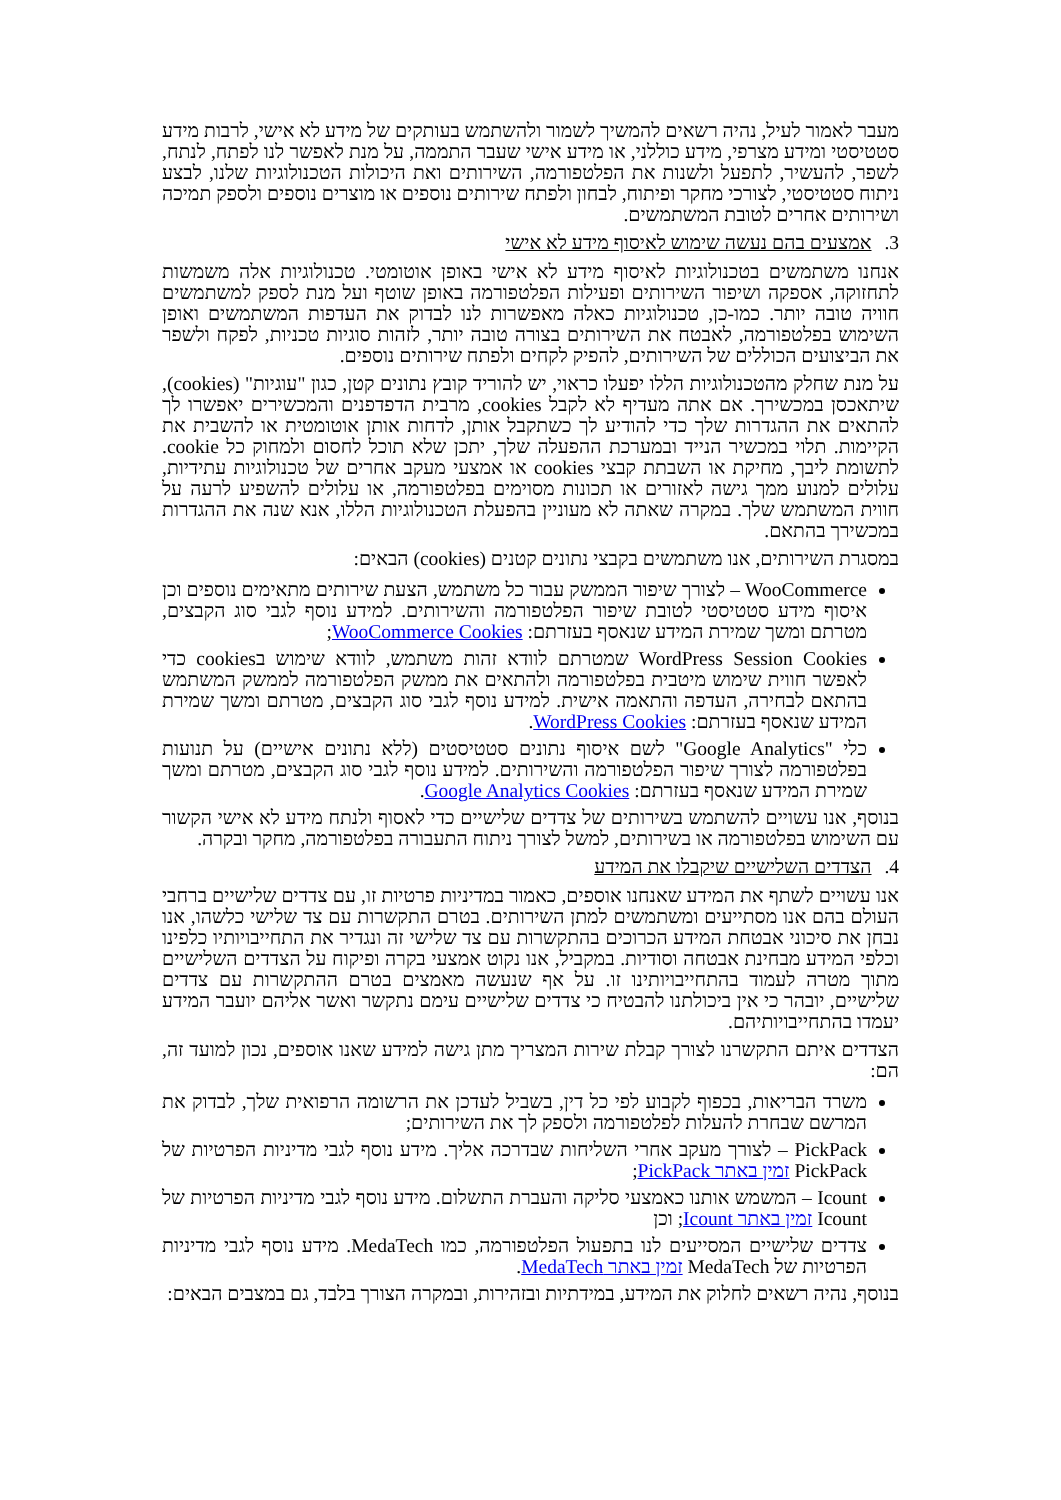מעבר לאמור לעיל, נהיה רשאים להמשיך לשמור ולהשתמש בעותקים של מידע לא אישי, לרבות מידע סטטיסטי ומידע מצרפי, מידע כוללני, או מידע אישי שעבר התממה, על מנת לאפשר לנו לפתח, לנתח, לשפר, להעשיר, לתפעל ולשנות את הפלטפורמה, השירותים ואת היכולות הטכנולוגיות שלנו, לבצע ניתוח סטטיסטי, לצורכי מחקר ופיתוח, לבחון ולפתח שירותים נוספים או מוצרים נוספים ולספק תמיכה ושירותים אחרים לטובת המשתמשים.
3. אמצעים בהם נעשה שימוש לאיסוף מידע לא אישי
אנחנו משתמשים בטכנולוגיות לאיסוף מידע לא אישי באופן אוטומטי. טכנולוגיות אלה משמשות לתחזוקה, אספקה ושיפור השירותים ופעילות הפלטפורמה באופן שוטף ועל מנת לספק למשתמשים חוויה טובה יותר. כמו-כן, טכנולוגיות כאלה מאפשרות לנו לבדוק את העדפות המשתמשים ואופן השימוש בפלטפורמה, לאבטח את השירותים בצורה טובה יותר, לזהות סוגיות טכניות, לפקח ולשפר את הביצועים הכוללים של השירותים, להפיק לקחים ולפתח שירותים נוספים.
על מנת שחלק מהטכנולוגיות הללו יפעלו כראוי, יש להוריד קובץ נתונים קטן, כגון "עוגיות" (cookies), שיתאכסן במכשירך. אם אתה מעדיף לא לקבל cookies, מרבית הדפדפנים והמכשירים יאפשרו לך להתאים את ההגדרות שלך כדי להודיע לך כשתקבל אותן, לדחות אותן אוטומטית או להשבית את הקיימות. תלוי במכשיר הנייד ובמערכת ההפעלה שלך, יתכן שלא תוכל לחסום ולמחוק כל cookie. לתשומת ליבך, מחיקת או השבתת קבצי cookies או אמצעי מעקב אחרים של טכנולוגיות עתידיות, עלולים למנוע ממך גישה לאזורים או תכונות מסוימים בפלטפורמה, או עלולים להשפיע לרעה על חווית המשתמש שלך. במקרה שאתה לא מעוניין בהפעלת הטכנולוגיות הללו, אנא שנה את ההגדרות במכשירך בהתאם.
במסגרת השירותים, אנו משתמשים בקבצי נתונים קטנים (cookies) הבאים:
WooCommerce – לצורך שיפור הממשק עבור כל משתמש, הצעת שירותים מתאימים נוספים וכן איסוף מידע סטטיסטי לטובת שיפור הפלטפורמה והשירותים. למידע נוסף לגבי סוג הקבצים, מטרתם ומשך שמירת המידע שנאסף בעזרתם: WooCommerce Cookies;
WordPress Session Cookies שמטרתם לוודא זהות משתמש, לוודא שימוש בcookies כדי לאפשר חווית שימוש מיטבית בפלטפורמה ולהתאים את ממשק הפלטפורמה לממשק המשתמש בהתאם לבחירה, העדפה והתאמה אישית. למידע נוסף לגבי סוג הקבצים, מטרתם ומשך שמירת המידע שנאסף בעזרתם: WordPress Cookies.
כלי "Google Analytics" לשם איסוף נתונים סטטיסטים (ללא נתונים אישיים) על תנועות בפלטפורמה לצורך שיפור הפלטפורמה והשירותים. למידע נוסף לגבי סוג הקבצים, מטרתם ומשך שמירת המידע שנאסף בעזרתם: Google Analytics Cookies.
בנוסף, אנו עשויים להשתמש בשירותים של צדדים שלישיים כדי לאסוף ולנתח מידע לא אישי הקשור עם השימוש בפלטפורמה או בשירותים, למשל לצורך ניתוח התעבורה בפלטפורמה, מחקר ובקרה.
4. הצדדים השלישיים שיקבלו את המידע
אנו עשויים לשתף את המידע שאנחנו אוספים, כאמור במדיניות פרטיות זו, עם צדדים שלישיים ברחבי העולם בהם אנו מסתייעים ומשתמשים למתן השירותים. בטרם התקשרות עם צד שלישי כלשהו, אנו נבחן את סיכוני אבטחת המידע הכרוכים בהתקשרות עם צד שלישי זה ונגדיר את התחייבויותיו כלפינו וכלפי המידע מבחינת אבטחה וסודיות. במקביל, אנו נקוט אמצעי בקרה ופיקוח על הצדדים השלישיים מתוך מטרה לעמוד בהתחייבויותינו זו. על אף שנעשה מאמצים בטרם ההתקשרות עם צדדים שלישיים, יובהר כי אין ביכולתנו להבטיח כי צדדים שלישיים עימם נתקשר ואשר אליהם יועבר המידע יעמדו בהתחייבויותיהם.
הצדדים איתם התקשרנו לצורך קבלת שירות המצריך מתן גישה למידע שאנו אוספים, נכון למועד זה, הם:
משרד הבריאות, בכפוף לקבוע לפי כל דין, בשביל לעדכן את הרשומה הרפואית שלך, לבדוק את המרשם שבחרת להעלות לפלטפורמה ולספק לך את השירותים;
PickPack – לצורך מעקב אחרי השליחות שבדרכה אליך. מידע נוסף לגבי מדיניות הפרטיות של PickPack זמין באתר PickPack;
Icount – המשמש אותנו כאמצעי סליקה והעברת התשלום. מידע נוסף לגבי מדיניות הפרטיות של Icount זמין באתר Icount; וכן
צדדים שלישיים המסייעים לנו בתפעול הפלטפורמה, כמו MedaTech. מידע נוסף לגבי מדיניות הפרטיות של MedaTech זמין באתר MedaTech.
בנוסף, נהיה רשאים לחלוק את המידע, במידתיות ובזהירות, ובמקרה הצורך בלבד, גם במצבים הבאים: